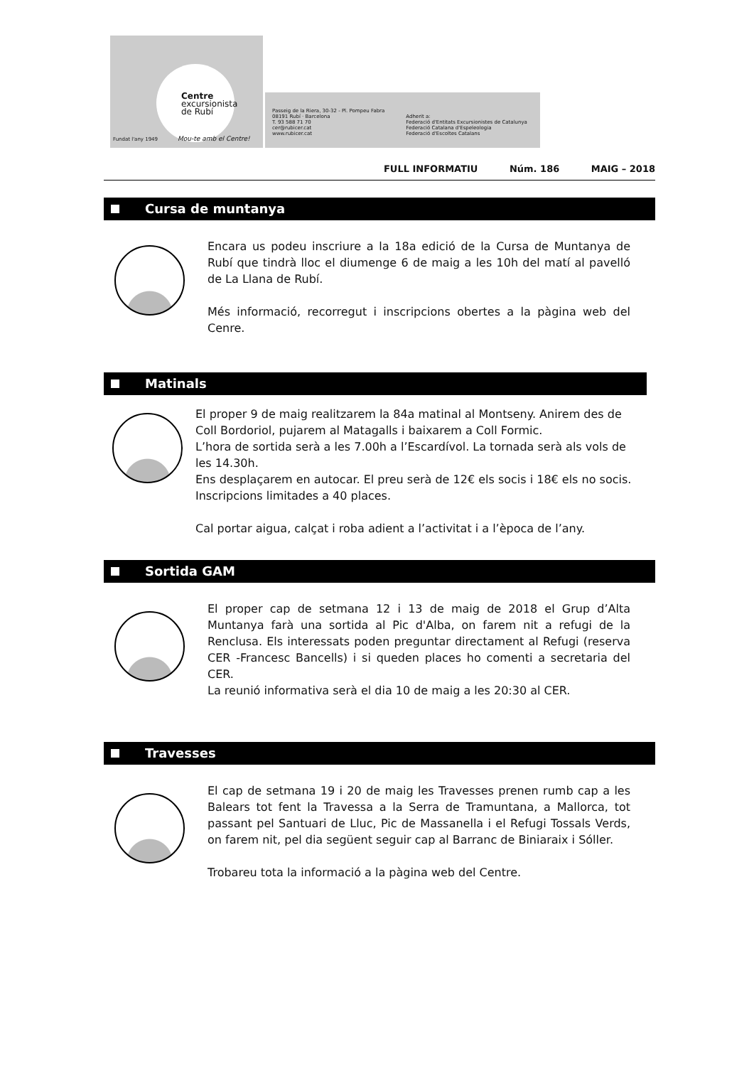Centre
excursionista
de Rubí
Fundat l'any 1949 Mou-te amb el Centre!
Passeig de la Riera, 30-32 - Pl. Pompeu Fabra
08191 Rubí · Barcelona
T. 93 588 71 70
cer@rubicer.cat
www.rubicer.cat
Adherit a:
Federació d'Entitats Excursionistes de Catalunya
Federació Catalana d'Espeleologia
Federació d'Escoltes Catalans
FULL INFORMATIU Núm. 186 MAIG – 2018
Cursa de muntanya
Encara us podeu inscriure a la 18a edició de la Cursa de Muntanya de Rubí que tindrà lloc el diumenge 6 de maig a les 10h del matí al pavelló de La Llana de Rubí.
Més informació, recorregut i inscripcions obertes a la pàgina web del Cenre.
Matinals
El proper 9 de maig realitzarem la 84a matinal al Montseny. Anirem des de Coll Bordoriol, pujarem al Matagalls i baixarem a Coll Formic.
L’hora de sortida serà a les 7.00h a l’Escardívol. La tornada serà als vols de les 14.30h.
Ens desplaçarem en autocar. El preu serà de 12€ els socis i 18€ els no socis.
Inscripcions limitades a 40 places.
Cal portar aigua, calçat i roba adient a l’activitat i a l’època de l’any.
Sortida GAM
El proper cap de setmana 12 i 13 de maig de 2018 el Grup d’Alta Muntanya farà una sortida al Pic d'Alba, on farem nit a refugi de la Renclusa. Els interessats poden preguntar directament al Refugi (reserva CER -Francesc Bancells) i si queden places ho comenti a secretaria del CER.
La reunió informativa serà el dia 10 de maig a les 20:30 al CER.
Travesses
El cap de setmana 19 i 20 de maig les Travesses prenen rumb cap a les Balears tot fent la Travessa a la Serra de Tramuntana, a Mallorca, tot passant pel Santuari de Lluc, Pic de Massanella i el Refugi Tossals Verds, on farem nit, pel dia següent seguir cap al Barranc de Biniaraix i Sóller.
Trobareu tota la informació a la pàgina web del Centre.